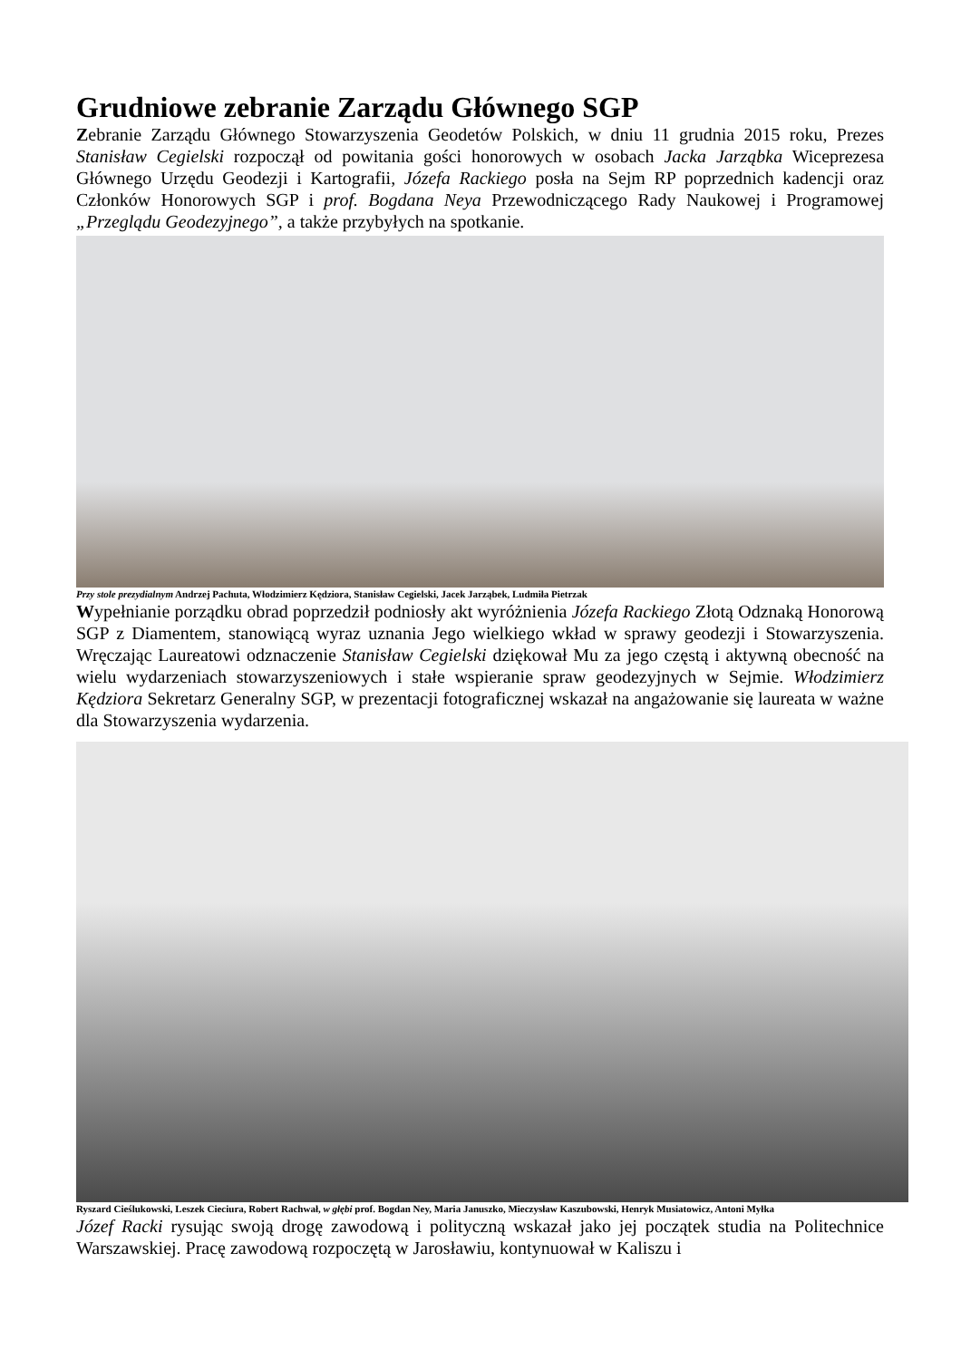Grudniowe zebranie Zarządu Głównego SGP
Zebranie Zarządu Głównego Stowarzyszenia Geodetów Polskich, w dniu 11 grudnia 2015 roku, Prezes Stanisław Cegielski rozpoczął od powitania gości honorowych w osobach Jacka Jarząbka Wiceprezesa Głównego Urzędu Geodezji i Kartografii, Józefa Rackiego posła na Sejm RP poprzednich kadencji oraz Członków Honorowych SGP i prof. Bogdana Neya Przewodniczącego Rady Naukowej i Programowej „Przeglądu Geodezyjnego”, a także przybyłych na spotkanie.
Przy stole prezydialnym Andrzej Pachuta, Włodzimierz Kędziora, Stanisław Cegielski, Jacek Jarząbek, Ludmiła Pietrzak
Wypełnianie porządku obrad poprzedził podniosły akt wyróżnienia Józefa Rackiego Złotą Odznaką Honorową SGP z Diamentem, stanowiącą wyraz uznania Jego wielkiego wkład w sprawy geodezji i Stowarzyszenia. Wręczając Laureatowi odznaczenie Stanisław Cegielski dziękował Mu za jego częstą i aktywną obecność na wielu wydarzeniach stowarzyszeniowych i stałe wspieranie spraw geodezyjnych w Sejmie. Włodzimierz Kędziora Sekretarz Generalny SGP, w prezentacji fotograficznej wskazał na angażowanie się laureata w ważne dla Stowarzyszenia wydarzenia.
Ryszard Cieślukowski, Leszek Cieciura, Robert Rachwał, w głębi prof. Bogdan Ney, Maria Januszko, Mieczysław Kaszubowski, Henryk Musiatowicz, Antoni Myłka
Józef Racki rysując swoją drogę zawodową i polityczną wskazał jako jej początek studia na Politechnice Warszawskiej. Pracę zawodową rozpoczętą w Jarosławiu, kontynuował w Kaliszu i